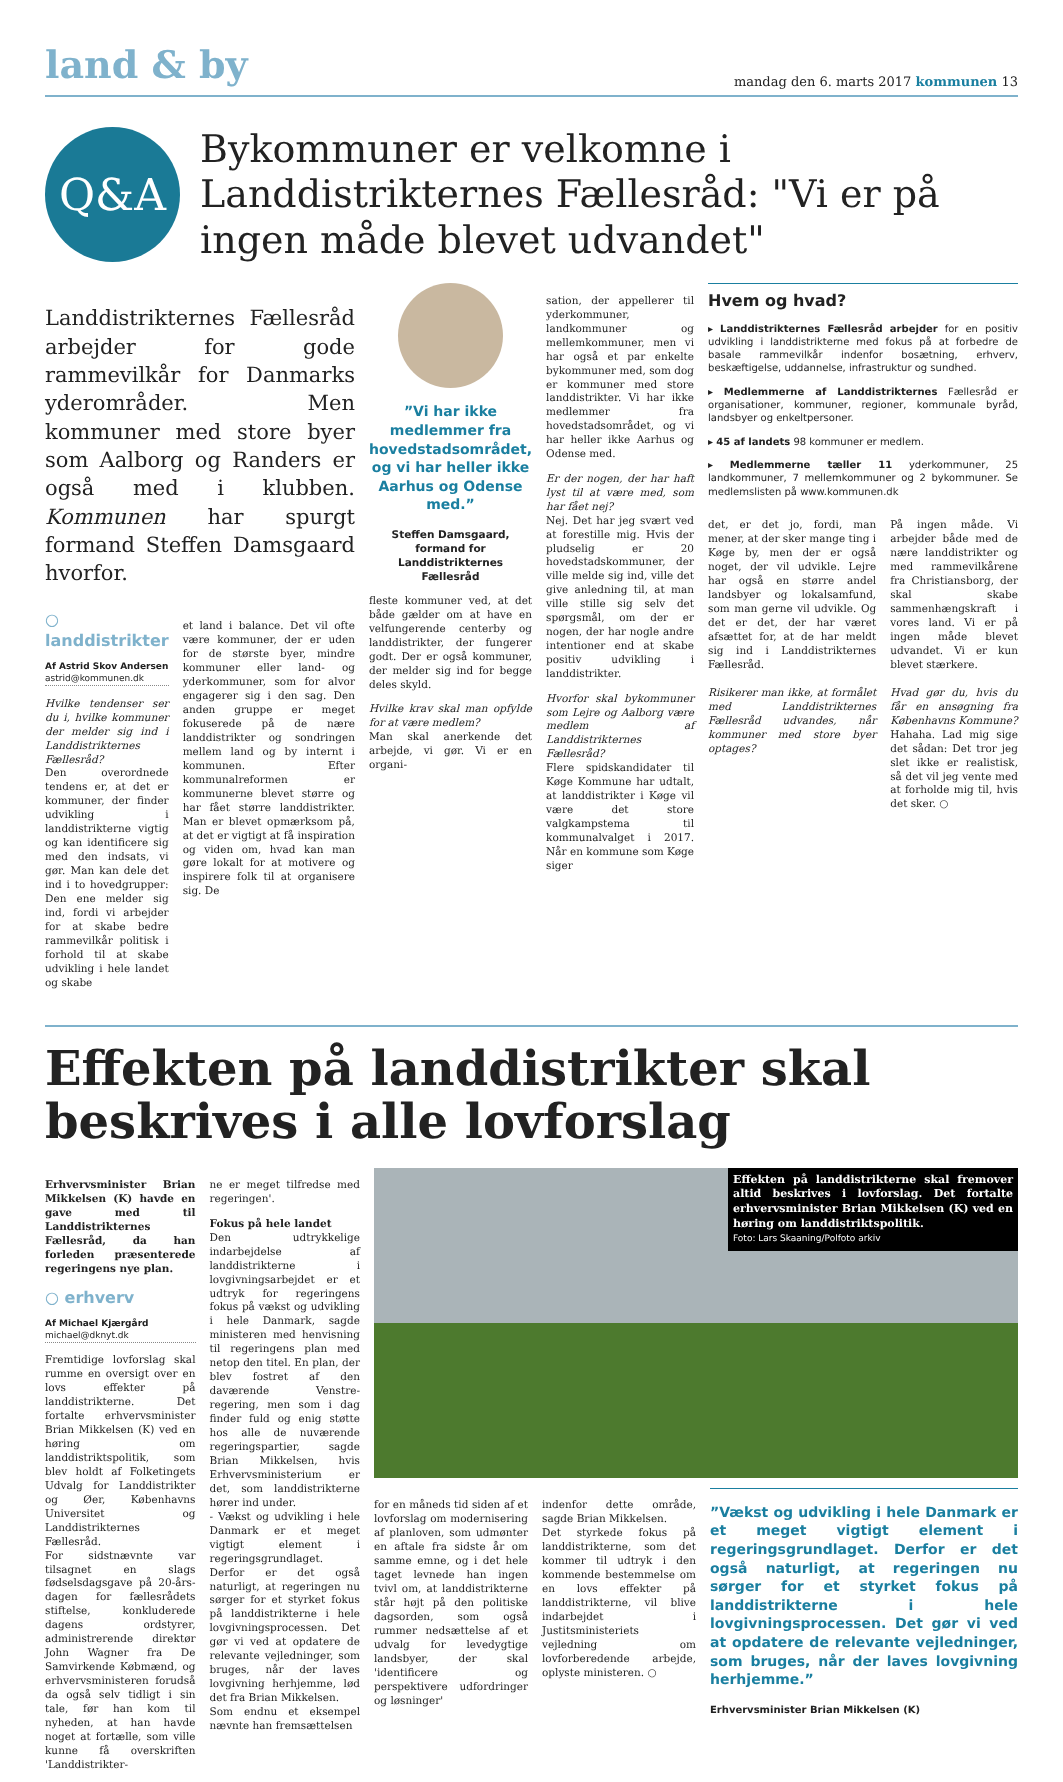land & by
mandag den 6. marts 2017 kommunen 13
Q&A
Bykommuner er velkomne i Landdistrikternes Fællesråd: "Vi er på ingen måde blevet udvandet"
Landdistrikternes Fællesråd arbejder for gode rammevilkår for Danmarks yderområder. Men kommuner med store byer som Aalborg og Randers er også med i klubben. Kommunen har spurgt formand Steffen Damsgaard hvorfor.
○ landdistrikter
Af Astrid Skov Andersen
astrid@kommunen.dk
Hvilke tendenser ser du i, hvilke kommuner der melder sig ind i Landdistrikternes Fællesråd?
Den overordnede tendens er, at det er kommuner, der finder udvikling i landdistrikterne vigtig og kan identificere sig med den indsats, vi gør. Man kan dele det ind i to hovedgrupper: Den ene melder sig ind, fordi vi arbejder for at skabe bedre rammevilkår politisk i forhold til at skabe udvikling i hele landet og skabe
et land i balance. Det vil ofte være kommuner, der er uden for de største byer, mindre kommuner eller land- og yderkommuner, som for alvor engagerer sig i den sag. Den anden gruppe er meget fokuserede på de nære landdistrikter og sondringen mellem land og by internt i kommunen. Efter kommunalreformen er kommunerne blevet større og har fået større landdistrikter. Man er blevet opmærksom på, at det er vigtigt at få inspiration og viden om, hvad kan man gøre lokalt for at motivere og inspirere folk til at organisere sig. De
”Vi har ikke medlemmer fra hovedstadsområdet, og vi har heller ikke Aarhus og Odense med.”
Steffen Damsgaard, formand for Landdistrikternes Fællesråd
fleste kommuner ved, at det både gælder om at have en velfungerende centerby og landdistrikter, der fungerer godt. Der er også kommuner, der melder sig ind for begge deles skyld.
Hvilke krav skal man opfylde for at være medlem?
Man skal anerkende det arbejde, vi gør. Vi er en organi-
sation, der appellerer til yderkommuner, landkommuner og mellemkommuner, men vi har også et par enkelte bykommuner med, som dog er kommuner med store landdistrikter. Vi har ikke medlemmer fra hovedstadsområdet, og vi har heller ikke Aarhus og Odense med.
Er der nogen, der har haft lyst til at være med, som har fået nej?
Nej. Det har jeg svært ved at forestille mig. Hvis der pludselig er 20 hovedstadskommuner, der ville melde sig ind, ville det give anledning til, at man ville stille sig selv det spørgsmål, om der er nogen, der har nogle andre intentioner end at skabe positiv udvikling i landdistrikter.
Hvorfor skal bykommuner som Lejre og Aalborg være medlem af Landdistrikternes Fællesråd?
Flere spidskandidater til Køge Kommune har udtalt, at landdistrikter i Køge vil være det store valgkampstema til kommunalvalget i 2017. Når en kommune som Køge siger
Hvem og hvad?
▸ Landdistrikternes Fællesråd arbejder for en positiv udvikling i landdistrikterne med fokus på at forbedre de basale rammevilkår indenfor bosætning, erhverv, beskæftigelse, uddannelse, infrastruktur og sundhed.
▸ Medlemmerne af Landdistrikternes Fællesråd er organisationer, kommuner, regioner, kommunale byråd, landsbyer og enkeltpersoner.
▸ 45 af landets 98 kommuner er medlem.
▸ Medlemmerne tæller 11 yderkommuner, 25 landkommuner, 7 mellemkommuner og 2 bykommuner. Se medlemslisten på www.kommunen.dk
det, er det jo, fordi, man mener, at der sker mange ting i Køge by, men der er også noget, der vil udvikle. Lejre har også en større andel landsbyer og lokalsamfund, som man gerne vil udvikle. Og det er det, der har været afsættet for, at de har meldt sig ind i Landdistrikternes Fællesråd.
Risikerer man ikke, at formålet med Landdistrikternes Fællesråd udvandes, når kommuner med store byer optages?
På ingen måde. Vi arbejder både med de nære landdistrikter og med rammevilkårene fra Christiansborg, der skal skabe sammenhængskraft i vores land. Vi er på ingen måde blevet udvandet. Vi er kun blevet stærkere.
Hvad gør du, hvis du får en ansøgning fra Københavns Kommune?
Hahaha. Lad mig sige det sådan: Det tror jeg slet ikke er realistisk, så det vil jeg vente med at forholde mig til, hvis det sker. ○
Effekten på landdistrikter skal beskrives i alle lovforslag
Erhvervsminister Brian Mikkelsen (K) havde en gave med til Landdistrikternes Fællesråd, da han forleden præsenterede regeringens nye plan.
○ erhverv
Af Michael Kjærgård
michael@dknyt.dk
Fremtidige lovforslag skal rumme en oversigt over en lovs effekter på landdistrikterne. Det fortalte erhvervsminister Brian Mikkelsen (K) ved en høring om landdistriktspolitik, som blev holdt af Folketingets Udvalg for Landdistrikter og Øer, Københavns Universitet og Landdistrikternes Fællesråd.
For sidstnævnte var tilsagnet en slags fødselsdagsgave på 20-års-dagen for fællesrådets stiftelse, konkluderede dagens ordstyrer, administrerende direktør John Wagner fra De Samvirkende Købmænd, og erhvervsministeren forudså da også selv tidligt i sin tale, før han kom til nyheden, at han havde noget at fortælle, som ville kunne få overskriften 'Landdistrikter-
ne er meget tilfredse med regeringen'.
Fokus på hele landet
Den udtrykkelige indarbejdelse af landdistrikterne i lovgivningsarbejdet er et udtryk for regeringens fokus på vækst og udvikling i hele Danmark, sagde ministeren med henvisning til regeringens plan med netop den titel. En plan, der blev fostret af den daværende Venstre-regering, men som i dag finder fuld og enig støtte hos alle de nuværende regeringspartier, sagde Brian Mikkelsen, hvis Erhvervsministerium er det, som landdistrikterne hører ind under.
- Vækst og udvikling i hele Danmark er et meget vigtigt element i regeringsgrundlaget. Derfor er det også naturligt, at regeringen nu sørger for et styrket fokus på landdistrikterne i hele lovgivningsprocessen. Det gør vi ved at opdatere de relevante vejledninger, som bruges, når der laves lovgivning herhjemme, lød det fra Brian Mikkelsen.
Som endnu et eksempel nævnte han fremsættelsen
Effekten på landdistrikterne skal fremover altid beskrives i lovforslag. Det fortalte erhvervsminister Brian Mikkelsen (K) ved en høring om landdistriktspolitik.
Foto: Lars Skaaning/Polfoto arkiv
for en måneds tid siden af et lovforslag om modernisering af planloven, som udmønter en aftale fra sidste år om samme emne, og i det hele taget levnede han ingen tvivl om, at landdistrikterne står højt på den politiske dagsorden, som også rummer nedsættelse af et udvalg for levedygtige landsbyer, der skal 'identificere og perspektivere udfordringer og løsninger'
indenfor dette område, sagde Brian Mikkelsen.
Det styrkede fokus på landdistrikterne, som det kommer til udtryk i den kommende bestemmelse om en lovs effekter på landdistrikterne, vil blive indarbejdet i Justitsministeriets vejledning om lovforberedende arbejde, oplyste ministeren. ○
”Vækst og udvikling i hele Danmark er et meget vigtigt element i regeringsgrundlaget. Derfor er det også naturligt, at regeringen nu sørger for et styrket fokus på landdistrikterne i hele lovgivningsprocessen. Det gør vi ved at opdatere de relevante vejledninger, som bruges, når der laves lovgivning herhjemme.”
Erhvervsminister Brian Mikkelsen (K)